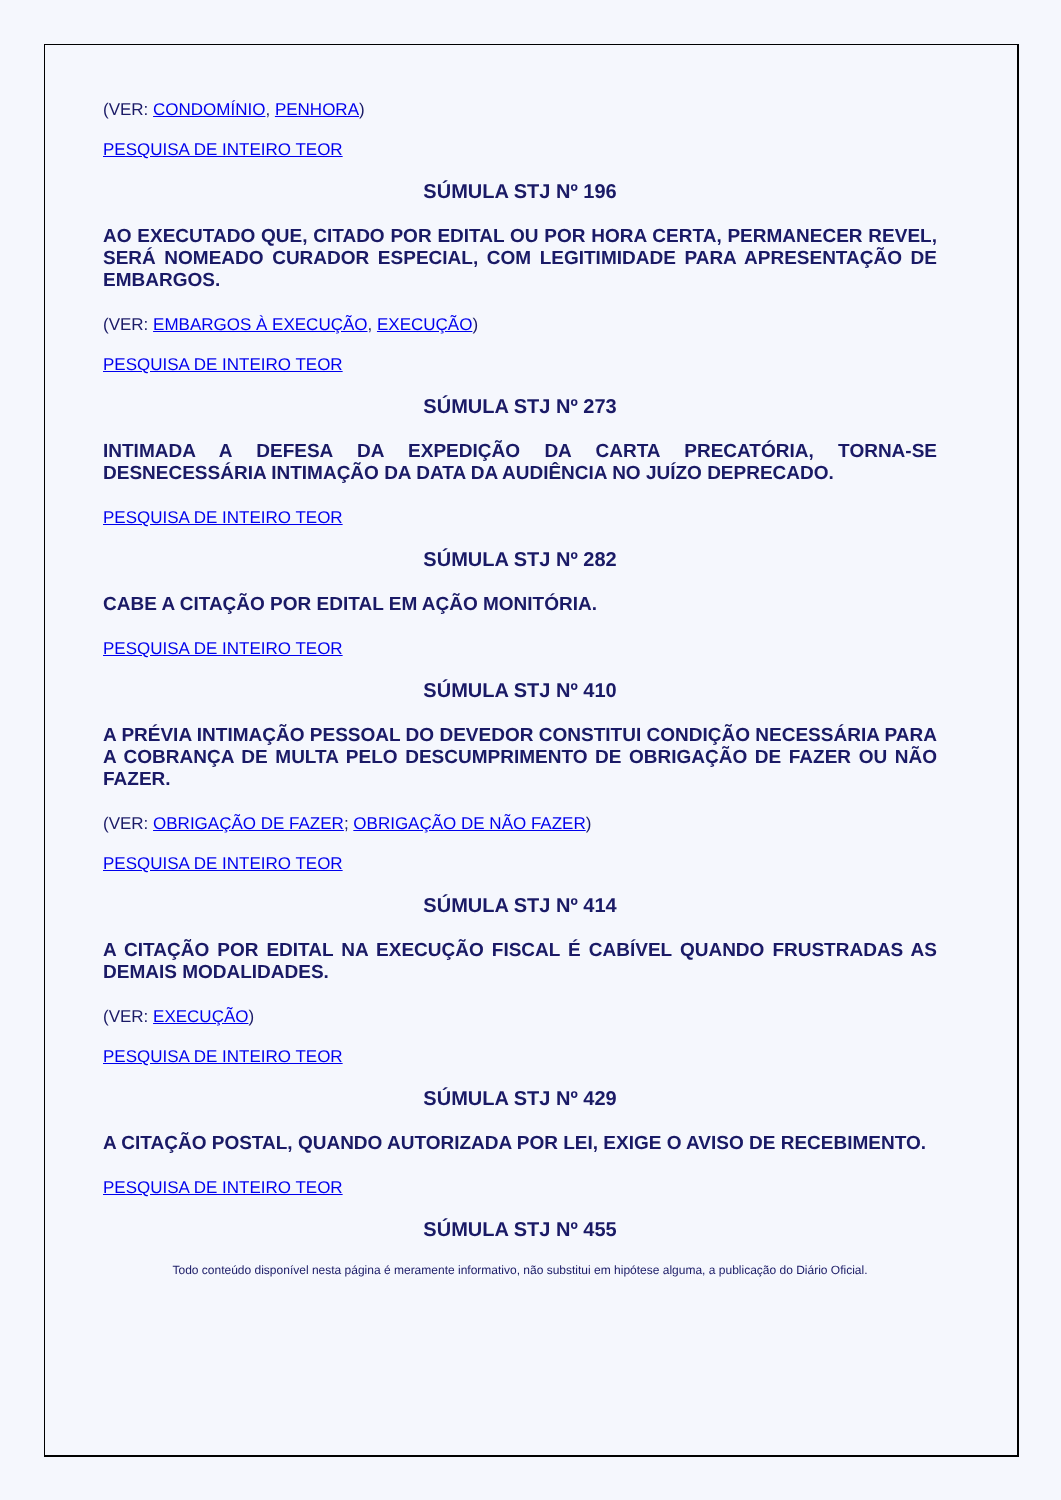(VER: CONDOMÍNIO, PENHORA)
PESQUISA DE INTEIRO TEOR
SÚMULA STJ Nº 196
AO EXECUTADO QUE, CITADO POR EDITAL OU POR HORA CERTA, PERMANECER REVEL, SERÁ NOMEADO CURADOR ESPECIAL, COM LEGITIMIDADE PARA APRESENTAÇÃO DE EMBARGOS.
(VER: EMBARGOS À EXECUÇÃO, EXECUÇÃO)
PESQUISA DE INTEIRO TEOR
SÚMULA STJ Nº 273
INTIMADA A DEFESA DA EXPEDIÇÃO DA CARTA PRECATÓRIA, TORNA-SE DESNECESSÁRIA INTIMAÇÃO DA DATA DA AUDIÊNCIA NO JUÍZO DEPRECADO.
PESQUISA DE INTEIRO TEOR
SÚMULA STJ Nº 282
CABE A CITAÇÃO POR EDITAL EM AÇÃO MONITÓRIA.
PESQUISA DE INTEIRO TEOR
SÚMULA STJ Nº 410
A PRÉVIA INTIMAÇÃO PESSOAL DO DEVEDOR CONSTITUI CONDIÇÃO NECESSÁRIA PARA A COBRANÇA DE MULTA PELO DESCUMPRIMENTO DE OBRIGAÇÃO DE FAZER OU NÃO FAZER.
(VER: OBRIGAÇÃO DE FAZER; OBRIGAÇÃO DE NÃO FAZER)
PESQUISA DE INTEIRO TEOR
SÚMULA STJ Nº 414
A CITAÇÃO POR EDITAL NA EXECUÇÃO FISCAL É CABÍVEL QUANDO FRUSTRADAS AS DEMAIS MODALIDADES.
(VER: EXECUÇÃO)
PESQUISA DE INTEIRO TEOR
SÚMULA STJ Nº 429
A CITAÇÃO POSTAL, QUANDO AUTORIZADA POR LEI, EXIGE O AVISO DE RECEBIMENTO.
PESQUISA DE INTEIRO TEOR
SÚMULA STJ Nº 455
Todo conteúdo disponível nesta página é meramente informativo, não substitui em hipótese alguma, a publicação do Diário Oficial.